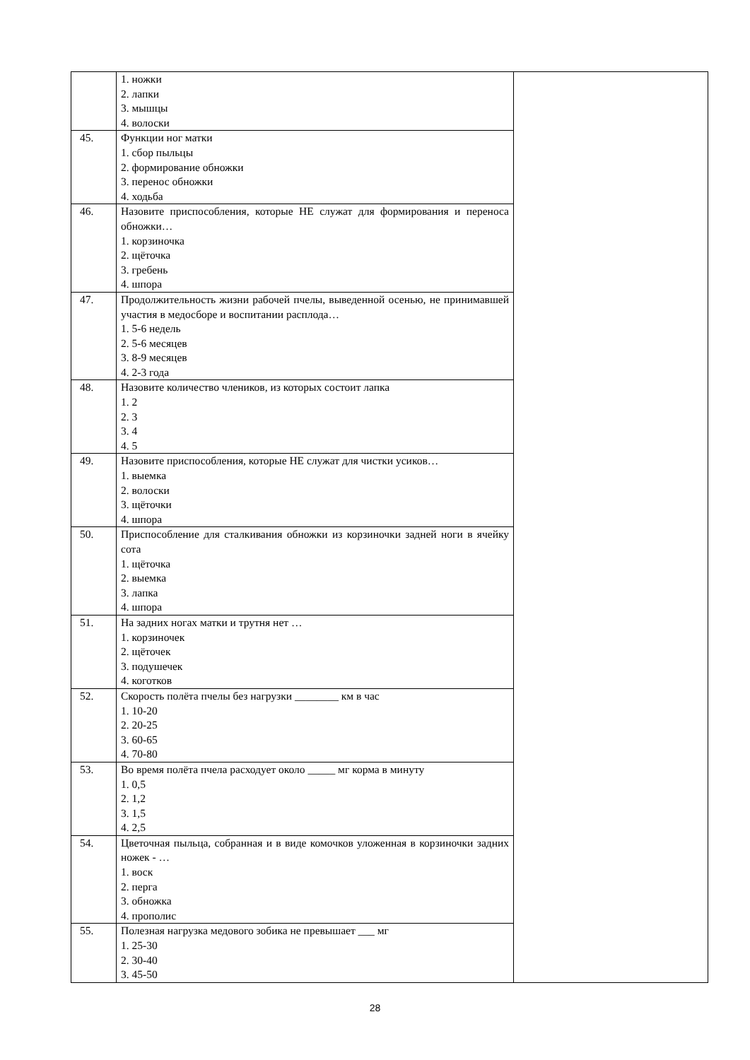| | 1. ножки 2. лапки 3. мышцы 4. волоски | |
| 45. | Функции ног матки 1. сбор пыльцы 2. формирование обножки 3. перенос обножки 4. ходьба | |
| 46. | Назовите приспособления, которые НЕ служат для формирования и переноса обножки… 1. корзиночка 2. щёточка 3. гребень 4. шпора | |
| 47. | Продолжительность жизни рабочей пчелы, выведенной осенью, не принимавшей участия в медосборе и воспитании расплода… 1. 5-6 недель 2. 5-6 месяцев 3. 8-9 месяцев 4. 2-3 года | |
| 48. | Назовите количество члеников, из которых состоит лапка 1. 2 2. 3 3. 4 4. 5 | |
| 49. | Назовите приспособления, которые НЕ служат для чистки усиков… 1. выемка 2. волоски 3. щёточки 4. шпора | |
| 50. | Приспособление для сталкивания обножки из корзиночки задней ноги в ячейку сота 1. щёточка 2. выемка 3. лапка 4. шпора | |
| 51. | На задних ногах матки и трутня нет … 1. корзиночек 2. щёточек 3. подушечек 4. коготков | |
| 52. | Скорость полёта пчелы без нагрузки ________ км в час 1. 10-20 2. 20-25 3. 60-65 4. 70-80 | |
| 53. | Во время полёта пчела расходует около _____ мг корма в минуту 1. 0,5 2. 1,2 3. 1,5 4. 2,5 | |
| 54. | Цветочная пыльца, собранная и в виде комочков уложенная в корзиночки задних ножек - … 1. воск 2. перга 3. обножка 4. прополис | |
| 55. | Полезная нагрузка медового зобика не превышает ___ мг 1. 25-30 2. 30-40 3. 45-50 | |
28